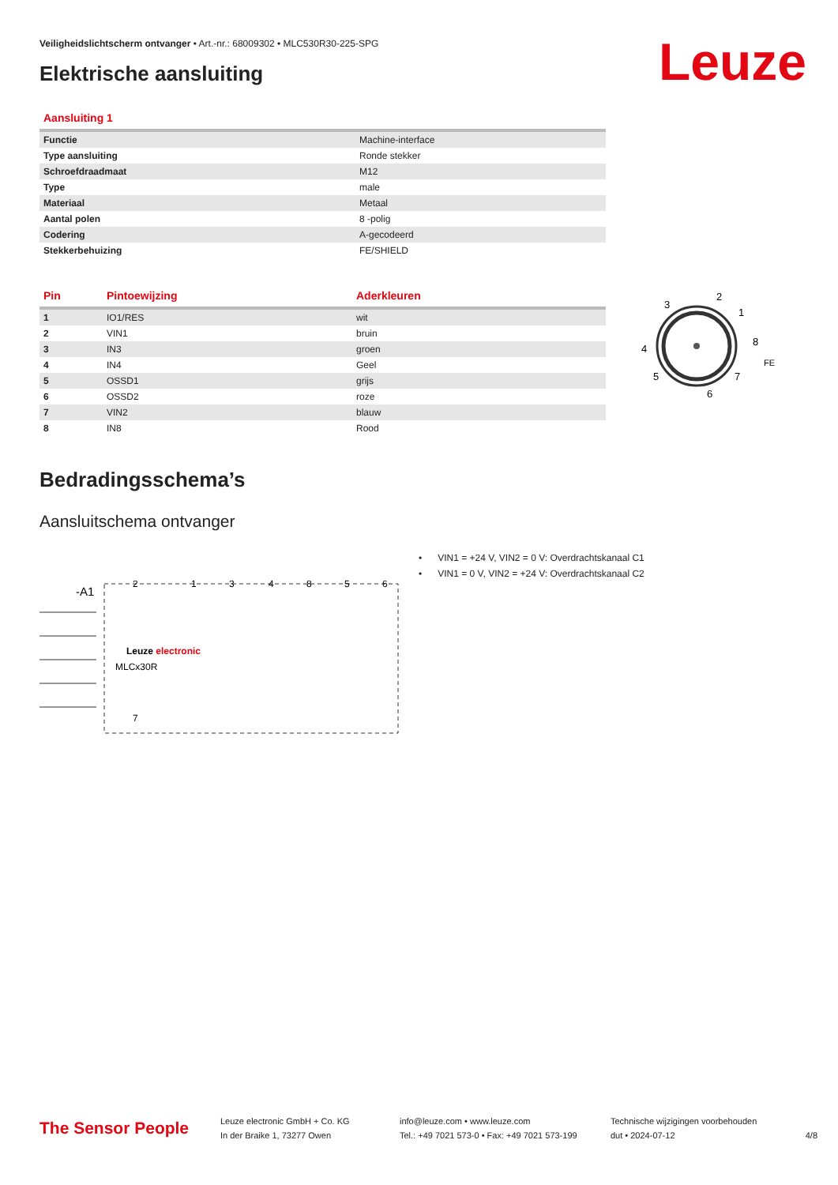Veiligheidslichtscherm ontvanger • Art.-nr.: 68009302 • MLC530R30-225-SPG
Elektrische aansluiting Leuze
| Aansluiting 1 | |
| --- | --- |
| Functie | Machine-interface |
| Type aansluiting | Ronde stekker |
| Schroefdraadmaat | M12 |
| Type | male |
| Materiaal | Metaal |
| Aantal polen | 8 -polig |
| Codering | A-gecodeerd |
| Stekkerbehuizing | FE/SHIELD |
| Pin | Pintoewijzing | Aderkleuren |
| --- | --- | --- |
| 1 | IO1/RES | wit |
| 2 | VIN1 | bruin |
| 3 | IN3 | groen |
| 4 | IN4 | Geel |
| 5 | OSSD1 | grijs |
| 6 | OSSD2 | roze |
| 7 | VIN2 | blauw |
| 8 | IN8 | Rood |
3
2
1
8
4
5
7
6
FE
Bedradingsschema’s
Aansluitschema ontvanger
-A1
Leuze electronic
MLCx30R
2
1
3
4
8
5
6
7
• VIN1 = +24 V, VIN2 = 0 V: Overdrachtskanaal C1
• VIN1 = 0 V, VIN2 = +24 V: Overdrachtskanaal C2
The Sensor People
Leuze electronic GmbH + Co. KG
In der Braike 1, 73277 Owen
info@leuze.com • www.leuze.com
Tel.: +49 7021 573-0 • Fax: +49 7021 573-199
Technische wijzigingen voorbehouden
dut • 2024-07-12
4/8